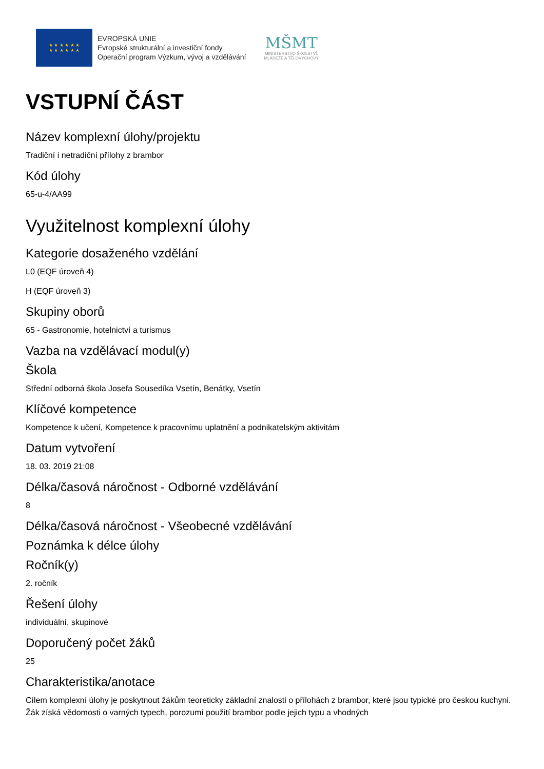★ ★ ★ ★ ★ ★
★ ★ ★ ★ ★ ★
EVROPSKÁ UNIE
Evropské strukturální a investiční fondy
Operační program Výzkum, vývoj a vzdělávání
MŠMT
MINISTERSTVO ŠKOLSTVÍ,
MLÁDEŽE A TĚLOVÝCHOVY
VSTUPNÍ ČÁST
Název komplexní úlohy/projektu
Tradiční i netradiční přílohy z brambor
Kód úlohy
65-u-4/AA99
Využitelnost komplexní úlohy
Kategorie dosaženého vzdělání
L0 (EQF úroveň 4)
H (EQF úroveň 3)
Skupiny oborů
65 - Gastronomie, hotelnictví a turismus
Vazba na vzdělávací modul(y)
Škola
Střední odborná škola Josefa Sousedíka Vsetín, Benátky, Vsetín
Klíčové kompetence
Kompetence k učení, Kompetence k pracovnímu uplatnění a podnikatelským aktivitám
Datum vytvoření
18. 03. 2019 21:08
Délka/časová náročnost - Odborné vzdělávání
8
Délka/časová náročnost - Všeobecné vzdělávání
Poznámka k délce úlohy
Ročník(y)
2. ročník
Řešení úlohy
individuální, skupinové
Doporučený počet žáků
25
Charakteristika/anotace
Cílem komplexní úlohy je poskytnout žákům teoreticky základní znalosti o přílohách z brambor, které jsou typické pro českou kuchyni. Žák získá vědomosti o varných typech, porozumí použití brambor podle jejich typu a vhodných